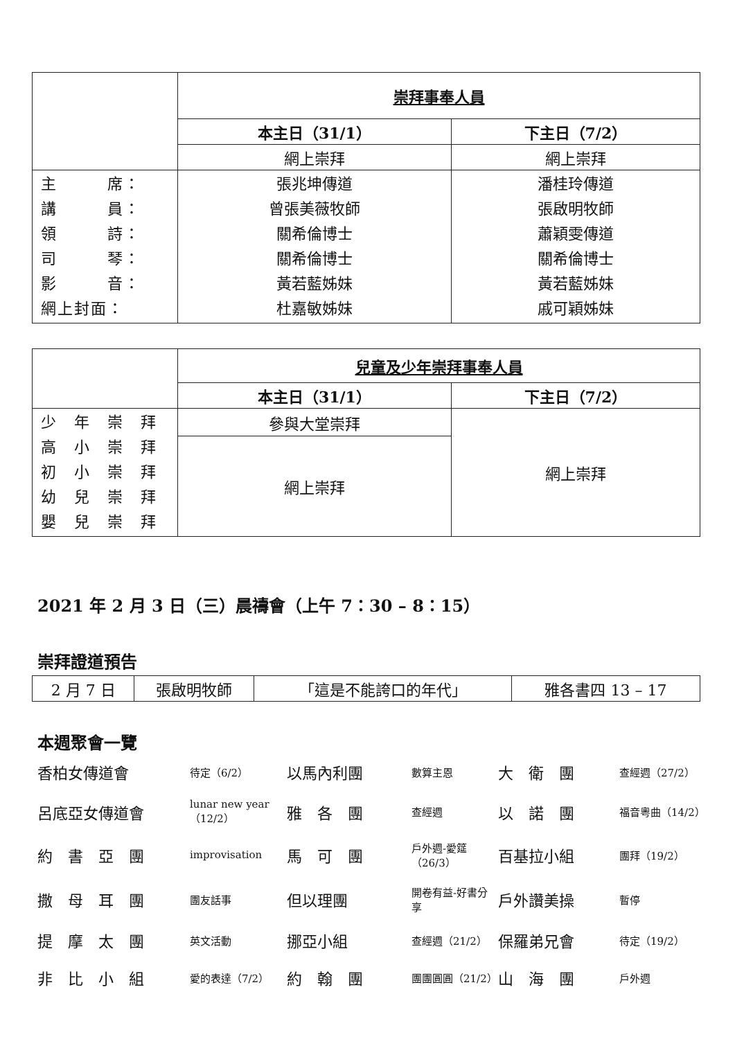| | 崇拜事奉人員 | |
| | 本主日（31/1） | 下主日（7/2） |
| | 網上崇拜 | 網上崇拜 |
| 主 席： 講 員： 領 詩： 司 琴： 影 音： 網上封面： | 張兆坤傳道 曾張美薇牧師 關希倫博士 關希倫博士 黃若藍姊妹 杜嘉敏姊妹 | 潘桂玲傳道 張啟明牧師 蕭穎雯傳道 關希倫博士 黃若藍姊妹 戚可穎姊妹 |
| | 兒童及少年崇拜事奉人員 | |
| | 本主日（31/1） | 下主日（7/2） |
| 少 年 崇 拜 高 小 崇 拜 初 小 崇 拜 幼 兒 崇 拜 嬰 兒 崇 拜 | 參與大堂崇拜 | 網上崇拜 |
| | 網上崇拜 | |
2021 年 2 月 3 日（三）晨禱會（上午 7：30 – 8：15）
崇拜證道預告
| 2 月 7 日 | 張啟明牧師 | 「這是不能誇口的年代」 | 雅各書四 13 – 17 |
本週聚會一覽
香柏女傳道會 待定（6/2） 以馬內利團 數算主恩 大　衛　團 查經週（27/2） 呂底亞女傳道會 lunar new year（12/2） 雅　各　團 查經週 以　諾　團 福音粵曲（14/2） 約　書　亞　團 improvisation 馬　可　團 戶外週-愛筵（26/3） 百基拉小組 團拜（19/2） 撒　母　耳　團 團友話事 但以理團 開卷有益-好書分享 戶外讚美操 暫停 提　摩　太　團 英文活動 挪亞小組 查經週（21/2） 保羅弟兄會 待定（19/2） 非　比　小　組 愛的表達（7/2） 約　翰　團 團團圓圓（21/2） 山　海　團 戶外週